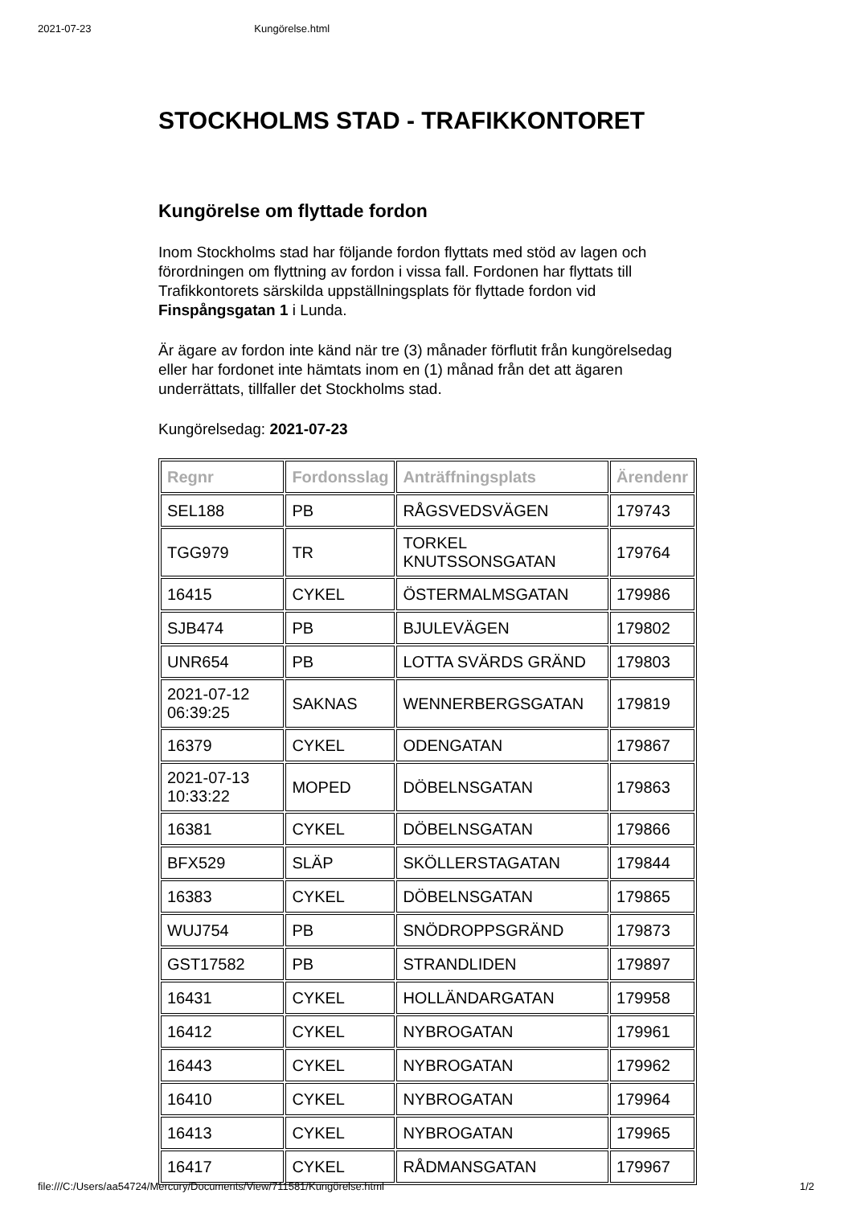2021-07-23 Kungörelse.html
STOCKHOLMS STAD - TRAFIKKONTORET
Kungörelse om flyttade fordon
Inom Stockholms stad har följande fordon flyttats med stöd av lagen och förordningen om flyttning av fordon i vissa fall. Fordonen har flyttats till Trafikkontorets särskilda uppställningsplats för flyttade fordon vid Finspångsgatan 1 i Lunda.
Är ägare av fordon inte känd när tre (3) månader förflutit från kungörelsedag eller har fordonet inte hämtats inom en (1) månad från det att ägaren underrättats, tillfaller det Stockholms stad.
Kungörelsedag: 2021-07-23
| Regnr | Fordonsslag | Anträffningsplats | Ärendenr |
| --- | --- | --- | --- |
| SEL188 | PB | RÅGSVEDSVÄGEN | 179743 |
| TGG979 | TR | TORKEL KNUTSSONSGATAN | 179764 |
| 16415 | CYKEL | ÖSTERMALMSGATAN | 179986 |
| SJB474 | PB | BJULEVÄGEN | 179802 |
| UNR654 | PB | LOTTA SVÄRDS GRÄND | 179803 |
| 2021-07-12 06:39:25 | SAKNAS | WENNERBERGSGATAN | 179819 |
| 16379 | CYKEL | ODENGATAN | 179867 |
| 2021-07-13 10:33:22 | MOPED | DÖBELNSGATAN | 179863 |
| 16381 | CYKEL | DÖBELNSGATAN | 179866 |
| BFX529 | SLÄP | SKÖLLERSTAGATAN | 179844 |
| 16383 | CYKEL | DÖBELNSGATAN | 179865 |
| WUJ754 | PB | SNÖDROPPSGRÄND | 179873 |
| GST17582 | PB | STRANDLIDEN | 179897 |
| 16431 | CYKEL | HOLLÄNDARGATAN | 179958 |
| 16412 | CYKEL | NYBROGATAN | 179961 |
| 16443 | CYKEL | NYBROGATAN | 179962 |
| 16410 | CYKEL | NYBROGATAN | 179964 |
| 16413 | CYKEL | NYBROGATAN | 179965 |
| 16417 | CYKEL | RÅDMANSGATAN | 179967 |
file:///C:/Users/aa54724/Mercury/Documents/View/711581/Kungörelse.html 1/2